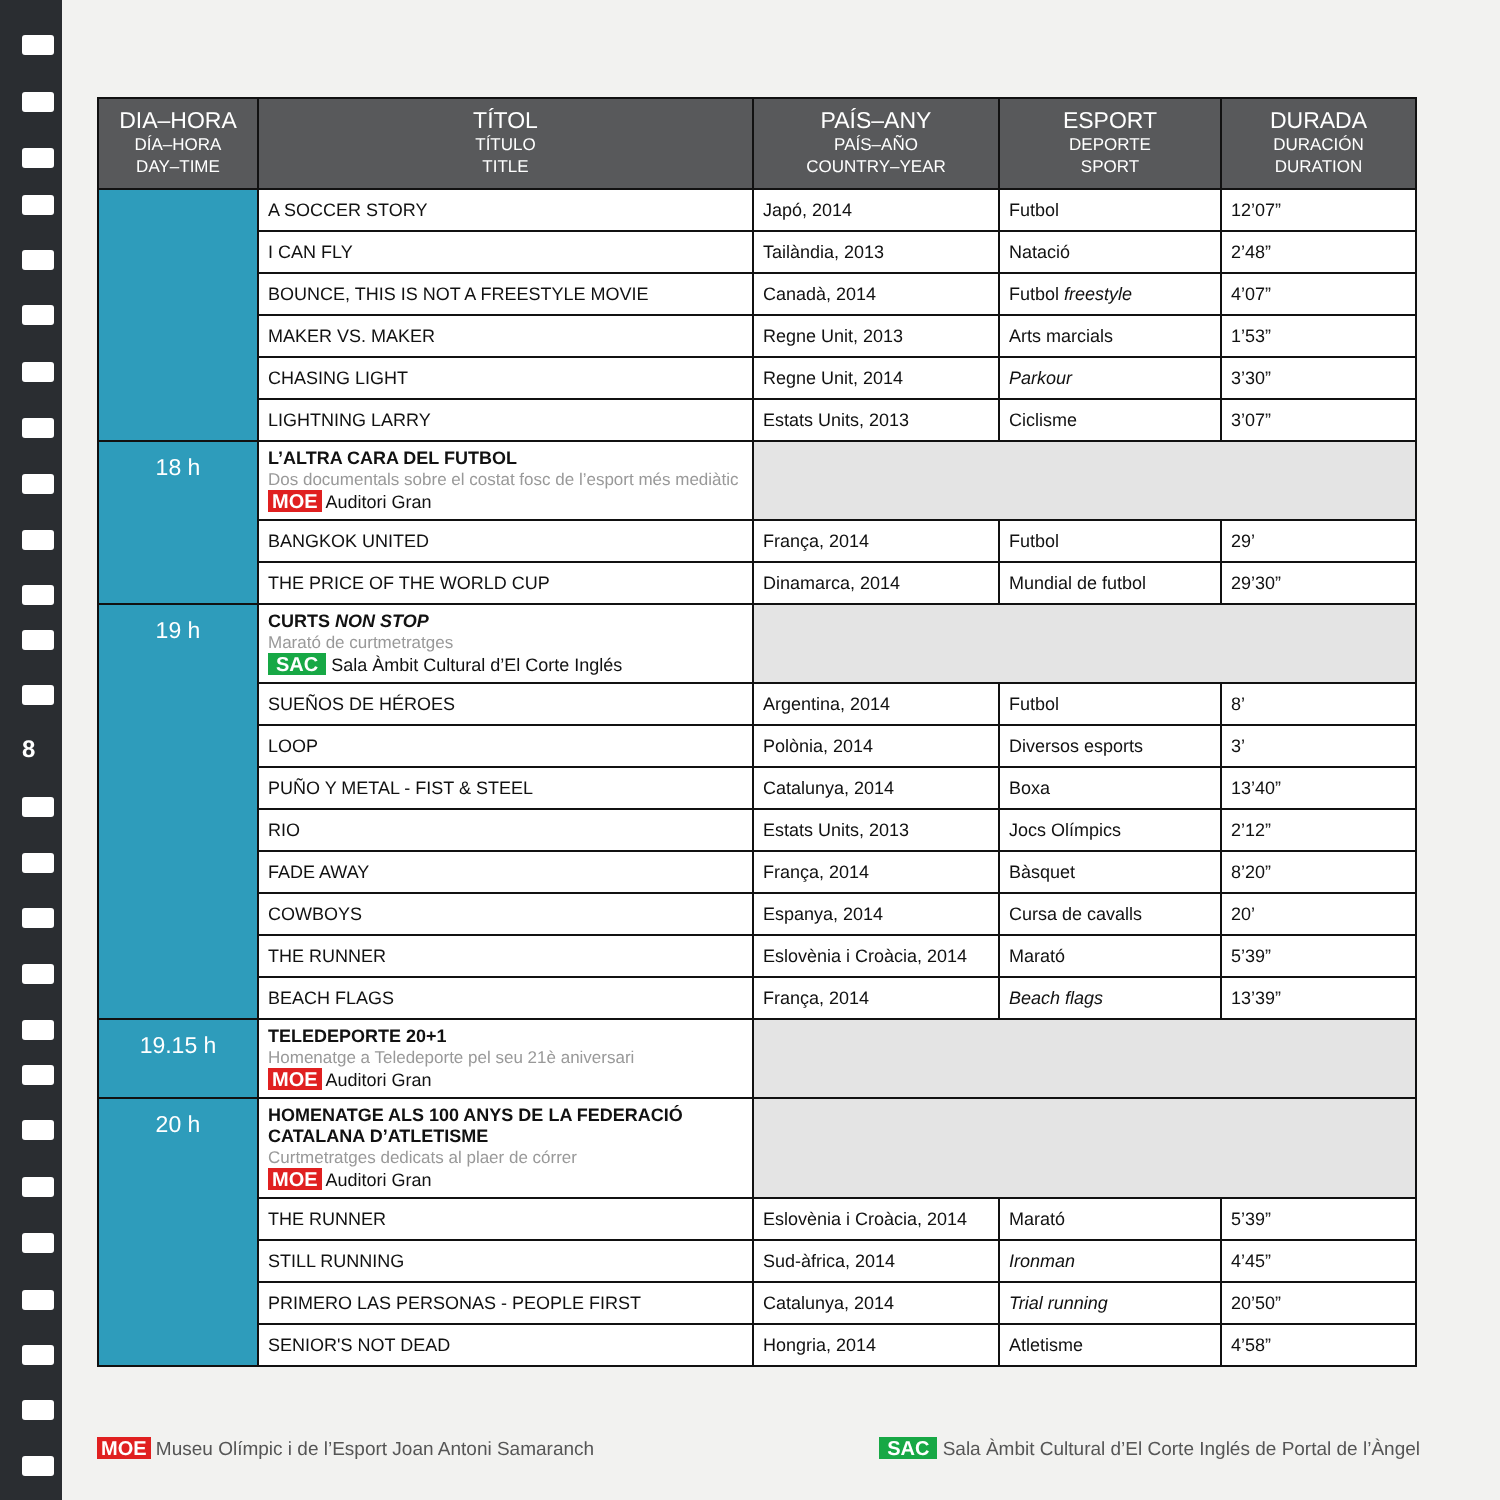8
| DIA–HORA DÍA–HORA DAY–TIME | TÍTOL TÍTULO TITLE | PAÍS–ANY PAÍS–AÑO COUNTRY–YEAR | ESPORT DEPORTE SPORT | DURADA DURACIÓN DURATION |
| --- | --- | --- | --- | --- |
| | A SOCCER STORY | Japó, 2014 | Futbol | 12’07” |
| | I CAN FLY | Tailàndia, 2013 | Natació | 2’48” |
| | BOUNCE, THIS IS NOT A FREESTYLE MOVIE | Canadà, 2014 | Futbol freestyle | 4’07” |
| | MAKER VS. MAKER | Regne Unit, 2013 | Arts marcials | 1’53” |
| | CHASING LIGHT | Regne Unit, 2014 | Parkour | 3’30” |
| | LIGHTNING LARRY | Estats Units, 2013 | Ciclisme | 3’07” |
| 18 h | L’ALTRA CARA DEL FUTBOL Dos documentals sobre el costat fosc de l’esport més mediàtic MOE Auditori Gran | | | |
| | BANGKOK UNITED | França, 2014 | Futbol | 29’ |
| | THE PRICE OF THE WORLD CUP | Dinamarca, 2014 | Mundial de futbol | 29’30” |
| 19 h | CURTS NON STOP Marató de curtmetratges SAC Sala Àmbit Cultural d’El Corte Inglés | | | |
| | SUEÑOS DE HÉROES | Argentina, 2014 | Futbol | 8’ |
| | LOOP | Polònia, 2014 | Diversos esports | 3’ |
| | PUÑO Y METAL - FIST & STEEL | Catalunya, 2014 | Boxa | 13’40” |
| | RIO | Estats Units, 2013 | Jocs Olímpics | 2’12” |
| | FADE AWAY | França, 2014 | Bàsquet | 8’20” |
| | COWBOYS | Espanya, 2014 | Cursa de cavalls | 20’ |
| | THE RUNNER | Eslovènia i Croàcia, 2014 | Marató | 5’39” |
| | BEACH FLAGS | França, 2014 | Beach flags | 13’39” |
| 19.15 h | TELEDEPORTE 20+1 Homenatge a Teledeporte pel seu 21è aniversari MOE Auditori Gran | | | |
| 20 h | HOMENATGE ALS 100 ANYS DE LA FEDERACIÓ CATALANA D’ATLETISME Curtmetratges dedicats al plaer de córrer MOE Auditori Gran | | | |
| | THE RUNNER | Eslovènia i Croàcia, 2014 | Marató | 5’39” |
| | STILL RUNNING | Sud-àfrica, 2014 | Ironman | 4’45” |
| | PRIMERO LAS PERSONAS - PEOPLE FIRST | Catalunya, 2014 | Trial running | 20’50” |
| | SENIOR'S NOT DEAD | Hongria, 2014 | Atletisme | 4’58” |
MOE Museu Olímpic i de l’Esport Joan Antoni Samaranch
SAC Sala Àmbit Cultural d’El Corte Inglés de Portal de l’Àngel